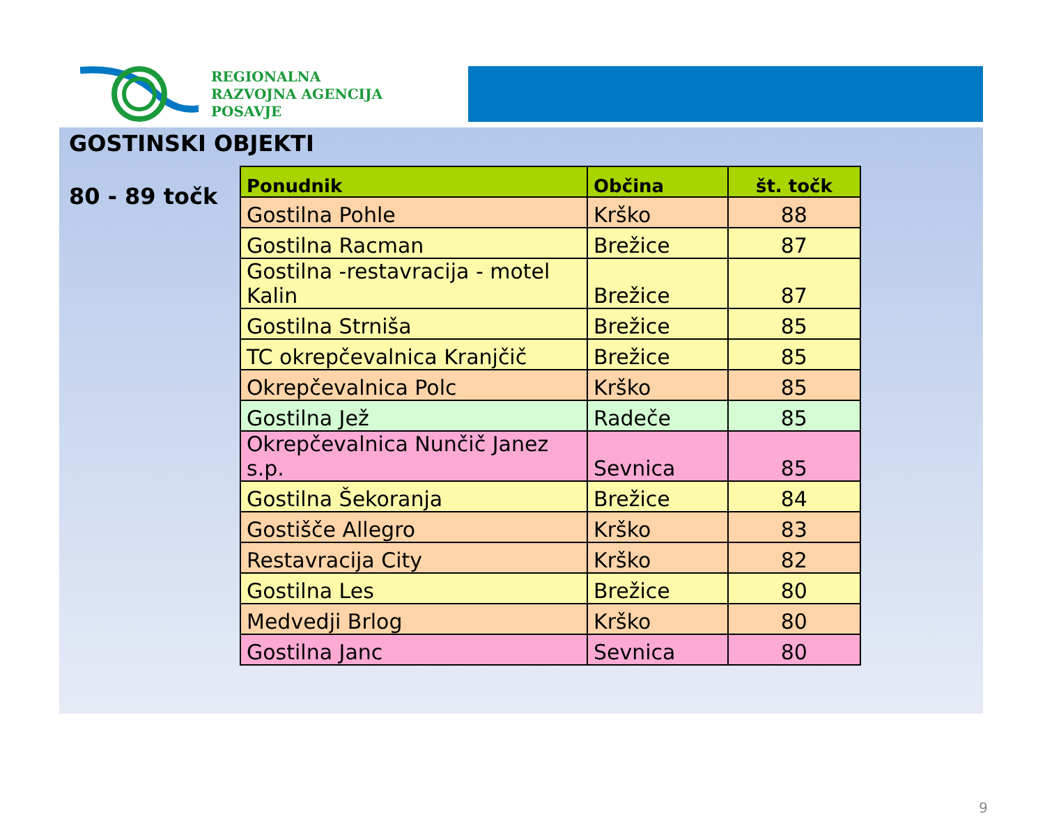REGIONALNA
RAZVOJNA AGENCIJA
POSAVJE
GOSTINSKI OBJEKTI
80 - 89 točk
| Ponudnik | Občina | št. točk |
| --- | --- | --- |
| Gostilna Pohle | Krško | 88 |
| Gostilna Racman | Brežice | 87 |
| Gostilna -restavracija - motel Kalin | Brežice | 87 |
| Gostilna Strniša | Brežice | 85 |
| TC okrepčevalnica Kranjčič | Brežice | 85 |
| Okrepčevalnica Polc | Krško | 85 |
| Gostilna Jež | Radeče | 85 |
| Okrepčevalnica Nunčič Janez s.p. | Sevnica | 85 |
| Gostilna Šekoranja | Brežice | 84 |
| Gostišče Allegro | Krško | 83 |
| Restavracija City | Krško | 82 |
| Gostilna Les | Brežice | 80 |
| Medvedji Brlog | Krško | 80 |
| Gostilna Janc | Sevnica | 80 |
9